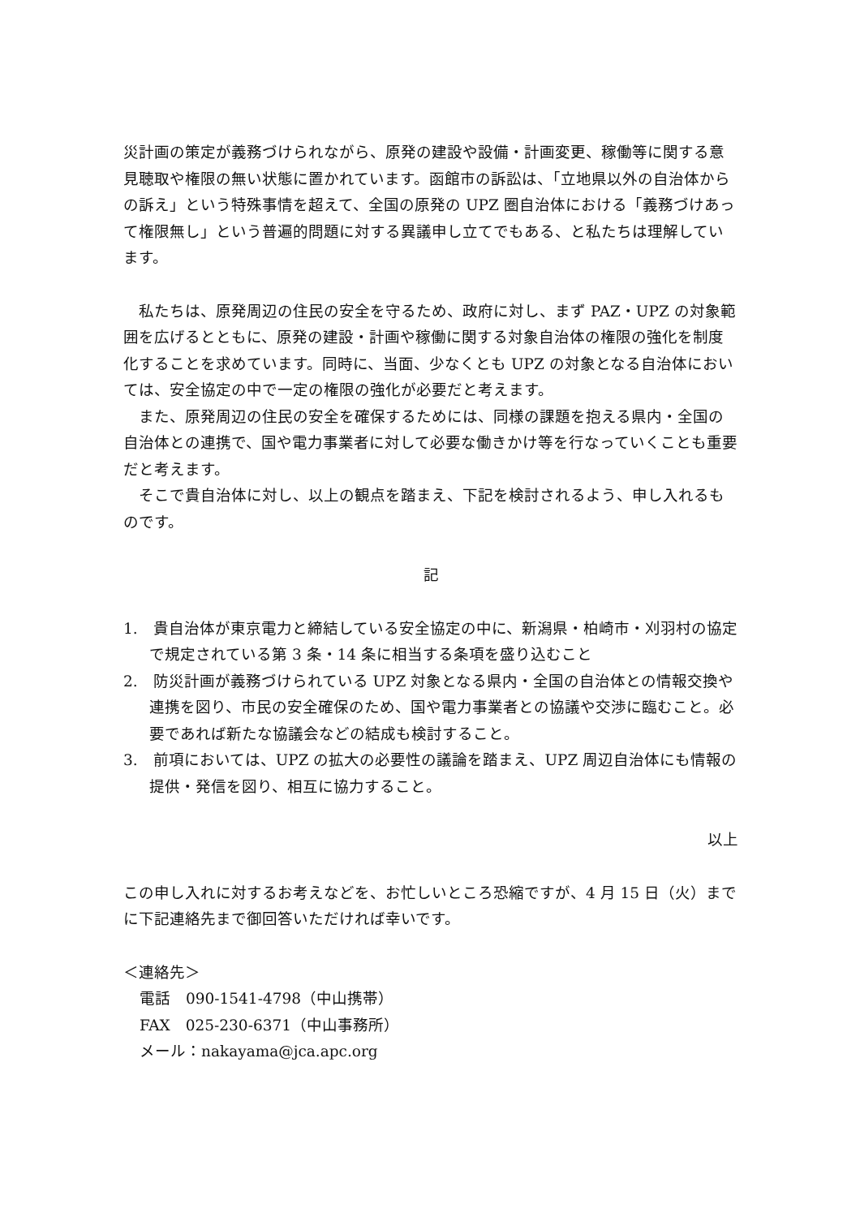災計画の策定が義務づけられながら、原発の建設や設備・計画変更、稼働等に関する意見聴取や権限の無い状態に置かれています。函館市の訴訟は、「立地県以外の自治体からの訴え」という特殊事情を超えて、全国の原発の UPZ 圏自治体における「義務づけあって権限無し」という普遍的問題に対する異議申し立てでもある、と私たちは理解しています。
　私たちは、原発周辺の住民の安全を守るため、政府に対し、まず PAZ・UPZ の対象範囲を広げるとともに、原発の建設・計画や稼働に関する対象自治体の権限の強化を制度化することを求めています。同時に、当面、少なくとも UPZ の対象となる自治体においては、安全協定の中で一定の権限の強化が必要だと考えます。
　また、原発周辺の住民の安全を確保するためには、同様の課題を抱える県内・全国の自治体との連携で、国や電力事業者に対して必要な働きかけ等を行なっていくことも重要だと考えます。
　そこで貴自治体に対し、以上の観点を踏まえ、下記を検討されるよう、申し入れるものです。
記
1.　貴自治体が東京電力と締結している安全協定の中に、新潟県・柏崎市・刈羽村の協定で規定されている第 3 条・14 条に相当する条項を盛り込むこと
2.　防災計画が義務づけられている UPZ 対象となる県内・全国の自治体との情報交換や連携を図り、市民の安全確保のため、国や電力事業者との協議や交渉に臨むこと。必要であれば新たな協議会などの結成も検討すること。
3.　前項においては、UPZ の拡大の必要性の議論を踏まえ、UPZ 周辺自治体にも情報の提供・発信を図り、相互に協力すること。
以上
この申し入れに対するお考えなどを、お忙しいところ恐縮ですが、4 月 15 日（火）までに下記連絡先まで御回答いただければ幸いです。
＜連絡先＞
電話　090-1541-4798（中山携帯）
FAX　025-230-6371（中山事務所）
メール：nakayama@jca.apc.org